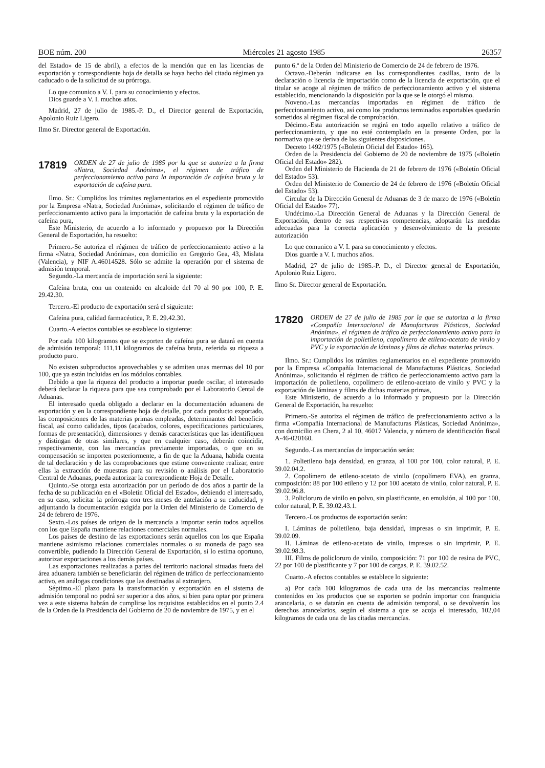BOE núm. 200 Miércoles 21 agosto 1985 26357
del Estado» de 15 de abril), a efectos de la mención que en las licencias de exportación y correspondiente hoja de detalla se haya hecho del citado régimen ya caducado o de la solicitud de su prórroga.
Lo que comunico a V. I. para su conocimiento y efectos.
Dios guarde a V. I. muchos años.
Madrid, 27 de julio de 1985.-P. D., el Director general de Exportación, Apolonio Ruiz Ligero.
Ilmo Sr. Director general de Exportación.
17819 ORDEN de 27 de julio de 1985 por la que se autoriza a la firma «Natra, Sociedad Anónima», el régimen de tráfico de perfeccionamiento activo para la importación de cafeína bruta y la exportación de cafeína pura.
Ilmo. Sr.: Cumplidos los trámites reglamentarios en el expediente promovido por la Empresa «Natra, Sociedad Anónima», solicitando el régimen de tráfico de perfeccionamiento activo para la importación de cafeína bruta y la exportación de cafeína pura,
Este Ministerio, de acuerdo a lo informado y propuesto por la Dirección General de Exportación, ha resuelto:
Primero.-Se autoriza el régimen de tráfico de perfeccionamiento activo a la firma «Natra, Sociedad Anónima», con domicilio en Gregorio Gea, 43, Mislata (Valencia), y NIF A.46014528. Sólo se admite la operación por el sistema de admisión temporal.
Segundo.-La mercancía de importación será la siguiente:
Cafeína bruta, con un contenido en alcaloide del 70 al 90 por 100, P. E. 29.42.30.
Tercero.-El producto de exportación será el siguiente:
Cafeína pura, calidad farmacéutica, P. E. 29.42.30.
Cuarto.-A efectos contables se establece lo siguiente:
Por cada 100 kilogramos que se exporten de cafeína pura se datará en cuenta de admisión temporal: 111,11 kilogramos de cafeína bruta, referida su riqueza a producto puro.
No existen subproductos aprovechables y se admiten unas mermas del 10 por 100, que ya están incluidas en los módulos contables.
Debido a que la riqueza del producto a importar puede oscilar, el interesado deberá declarar la riqueza para que sea comprobado por el Laboratorio Cental de Aduanas.
El interesado queda obligado a declarar en la documentación aduanera de exportación y en la correspondiente hoja de detalle, por cada producto exportado, las composiciones de las materias primas empleadas, determinantes del beneficio fiscal, así como calidades, tipos (acabados, colores, especificaciones particulares, formas de presentación), dimensiones y demás características que las identifiquen y distingan de otras similares, y que en cualquier caso, deberán coincidir, respectivamente, con las mercancías previamente importadas, o que en su compensación se importen posteriormente, a fin de que la Aduana, habida cuenta de tal declaración y de las comprobaciones que estime conveniente realizar, entre ellas la extracción de muestras para su revisión o análisis por el Laboratorio Central de Aduanas, pueda autorizar la correspondiente Hoja de Detalle.
Quinto.-Se otorga esta autorización por un período de dos años a partir de la fecha de su publicación en el «Boletín Oficial del Estado», debiendo el interesado, en su caso, solicitar la prórroga con tres meses de antelación a su caducidad, y adjuntando la documentación exigida por la Orden del Ministerio de Comercio de 24 de febrero de 1976.
Sexto.-Los países de origen de la mercancía a importar serán todos aquellos con los que España mantiene relaciones comerciales normales.
Los países de destino de las exportaciones serán aquellos con los que España mantiene asimismo relaciones comerciales normales o su moneda de pago sea convertible, pudiendo la Dirección General de Exportación, si lo estima oportuno, autorizar exportaciones a los demás países.
Las exportaciones realizadas a partes del territorio nacional situadas fuera del área aduanera también se beneficiarán del régimen de tráfico de perfeccionamiento activo, en análogas condiciones que las destinadas al extranjero.
Séptimo.-El plazo para la transformación y exportación en el sistema de admisión temporal no podrá ser superior a dos años, si bien para optar por primera vez a este sistema habrán de cumplirse los requisitos establecidos en el punto 2.4 de la Orden de la Presidencia del Gobierno de 20 de noviembre de 1975, y en el
punto 6.º de la Orden del Ministerio de Comercio de 24 de febrero de 1976.
Octavo.-Deberán indicarse en las correspondientes casillas, tanto de la declaración o licencia de importación como de la licencia de exportación, que el titular se acoge al régimen de tráfico de perfeccionamiento activo y el sistema establecido, mencionando la disposición por la que se le otorgó el mismo.
Noveno.-Las mercancías importadas en régimen de tráfico de perfeccionamiento activo, así como los productos terminados exportables quedarán sometidos al régimen fiscal de comprobación.
Décimo.-Esta autorización se regirá en todo aquello relativo a tráfico de perfeccionamiento, y que no esté contemplado en la presente Orden, por la normativa que se deriva de las siguientes disposiciones.
Decreto 1492/1975 («Boletín Oficial del Estado» 165).
Orden de la Presidencia del Gobierno de 20 de noviembre de 1975 («Boletín Oficial del Estado» 282).
Orden del Ministerio de Hacienda de 21 de febrero de 1976 («Boletín Oficial del Estado» 53).
Orden del Ministerio de Comercio de 24 de febrero de 1976 («Boletín Oficial del Estado» 53).
Circular de la Dirección General de Aduanas de 3 de marzo de 1976 («Boletín Oficial del Estado» 77).
Undécimo.-La Dirección General de Aduanas y la Dirección General de Exportación, dentro de sus respectivas competencias, adoptarán las medidas adecuadas para la correcta aplicación y desenvolvimiento de la presente autorización
Lo que comunico a V. I. para su conocimiento y efectos.
Dios guarde a V. I. muchos años.
Madrid, 27 de julio de 1985.-P. D., el Director general de Exportación, Apolonio Ruiz Ligero.
Ilmo Sr. Director general de Exportación.
17820 ORDEN de 27 de julio de 1985 por la que se autoriza a la firma «Compañía Internacional de Manufacturas Plásticas, Sociedad Anónima», el régimen de tráfico de perfeccionamiento activo para la importación de polietileno, copolímero de etileno-acetato de vinilo y PVC y la exportación de láminas y films de dichas materias primas.
Ilmo. Sr.: Cumplidos los trámites reglamentarios en el expediente promovido por la Empresa «Compañía Internacional de Manufacturas Plásticas, Sociedad Anónima», solicitando el régimen de tráfico de perfeccionamiento activo para la importación de polietileno, copolímero de etileno-acetato de vinilo y PVC y la exportación de láminas y films de dichas materias primas,
Este Ministerio, de acuerdo a lo informado y propuesto por la Dirección General de Exportación, ha resuelto:
Primero.-Se autoriza el régimen de tráfico de prefeccionamiento activo a la firma «Compañía Internacional de Manufacturas Plásticas, Sociedad Anónima», con domicilio en Chera, 2 al 10, 46017 Valencia, y número de identificación fiscal A-46-020160.
Segundo.-Las mercancías de importación serán:
1. Polietileno baja densidad, en granza, al 100 por 100, color natural, P. E. 39.02.04.2.
2. Copolímero de etileno-acetato de vinilo (copolímero EVA), en granza, composición: 88 por 100 etileno y 12 por 100 acetato de vinilo, color natural, P. E. 39.02.96.8.
3. Policloruro de vinilo en polvo, sin plastificante, en emulsión, al 100 por 100, color natural, P. E. 39.02.43.1.
Tercero.-Los productos de exportación serán:
I. Láminas de polietileno, baja densidad, impresas o sin imprimir, P. E. 39.02.09.
II. Láminas de etileno-acetato de vinilo, impresas o sin imprimir, P. E. 39.02.98.3.
III. Films de policloruro de vinilo, composición: 71 por 100 de resina de PVC, 22 por 100 de plastificante y 7 por 100 de cargas, P. E. 39.02.52.
Cuarto.-A efectos contables se establece lo siguiente:
a) Por cada 100 kilogramos de cada una de las mercancías realmente contenidos en los productos que se exporten se podrán importar con franquicia arancelaria, o se datarán en cuenta de admisión temporal, o se devolverán los derechos arancelarios, según el sistema a que se acoja el interesado, 102,04 kilogramos de cada una de las citadas mercancías.